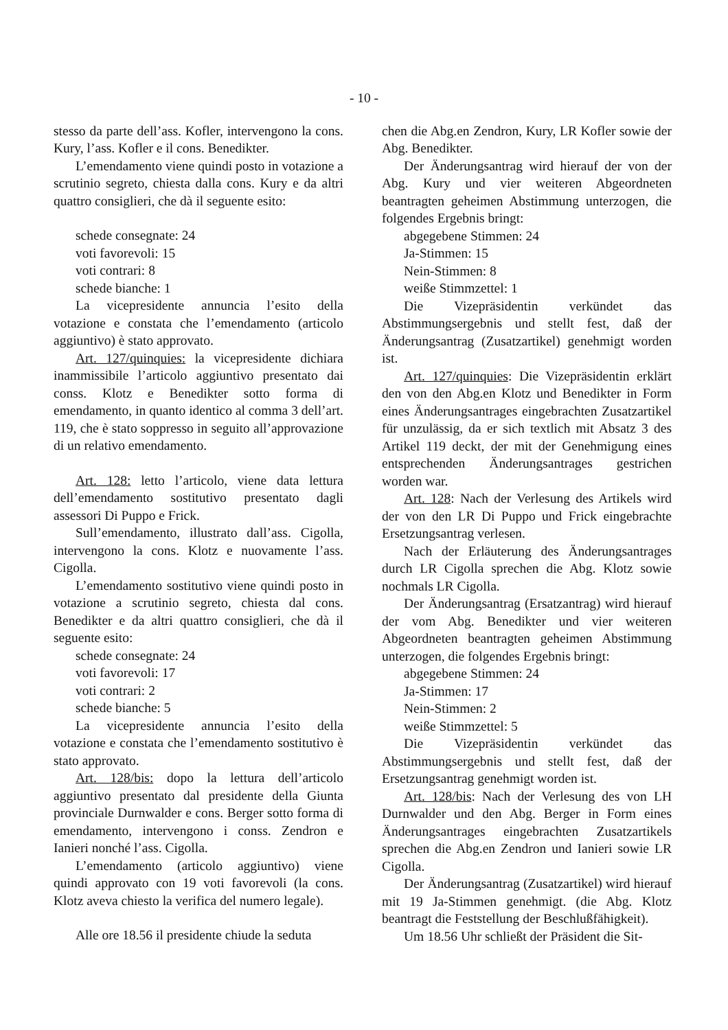- 10 -
stesso da parte dell’ass. Kofler, intervengono la cons. Kury, l’ass. Kofler e il cons. Benedikter.
L’emendamento viene quindi posto in votazione a scrutinio segreto, chiesta dalla cons. Kury e da altri quattro consiglieri, che dà il seguente esito:
schede consegnate: 24
voti favorevoli: 15
voti contrari: 8
schede bianche: 1
La vicepresidente annuncia l’esito della votazione e constata che l’emendamento (articolo aggiuntivo) è stato approvato.
Art. 127/quinquies: la vicepresidente dichiara inammissibile l’articolo aggiuntivo presentato dai conss. Klotz e Benedikter sotto forma di emendamento, in quanto identico al comma 3 dell’art. 119, che è stato soppresso in seguito all’approvazione di un relativo emendamento.
Art. 128: letto l’articolo, viene data lettura dell’emendamento sostitutivo presentato dagli assessori Di Puppo e Frick.
Sull’emendamento, illustrato dall’ass. Cigolla, intervengono la cons. Klotz e nuovamente l’ass. Cigolla.
L’emendamento sostitutivo viene quindi posto in votazione a scrutinio segreto, chiesta dal cons. Benedikter e da altri quattro consiglieri, che dà il seguente esito:
schede consegnate: 24
voti favorevoli: 17
voti contrari: 2
schede bianche: 5
La vicepresidente annuncia l’esito della votazione e constata che l’emendamento sostitutivo è stato approvato.
Art. 128/bis: dopo la lettura dell’articolo aggiuntivo presentato dal presidente della Giunta provinciale Durnwalder e cons. Berger sotto forma di emendamento, intervengono i conss. Zendron e Ianieri nonché l’ass. Cigolla.
L’emendamento (articolo aggiuntivo) viene quindi approvato con 19 voti favorevoli (la cons. Klotz aveva chiesto la verifica del numero legale).
Alle ore 18.56 il presidente chiude la seduta
chen die Abg.en Zendron, Kury, LR Kofler sowie der Abg. Benedikter.
Der Änderungsantrag wird hierauf der von der Abg. Kury und vier weiteren Abgeordneten beantragten geheimen Abstimmung unterzogen, die folgendes Ergebnis bringt:
abgegebene Stimmen: 24
Ja-Stimmen: 15
Nein-Stimmen: 8
weiße Stimmzettel: 1
Die Vizepräsidentin verkündet das Abstimmungsergebnis und stellt fest, daß der Änderungsantrag (Zusatzartikel) genehmigt worden ist.
Art. 127/quinquies: Die Vizepräsidentin erklärt den von den Abg.en Klotz und Benedikter in Form eines Änderungsantrages eingebrachten Zusatzartikel für unzulässig, da er sich textlich mit Absatz 3 des Artikel 119 deckt, der mit der Genehmigung eines entsprechenden Änderungsantrages gestrichen worden war.
Art. 128: Nach der Verlesung des Artikels wird der von den LR Di Puppo und Frick eingebrachte Ersetzungsantrag verlesen.
Nach der Erläuterung des Änderungsantrages durch LR Cigolla sprechen die Abg. Klotz sowie nochmals LR Cigolla.
Der Änderungsantrag (Ersatzantrag) wird hierauf der vom Abg. Benedikter und vier weiteren Abgeordneten beantragten geheimen Abstimmung unterzogen, die folgendes Ergebnis bringt:
abgegebene Stimmen: 24
Ja-Stimmen: 17
Nein-Stimmen: 2
weiße Stimmzettel: 5
Die Vizepräsidentin verkündet das Abstimmungsergebnis und stellt fest, daß der Ersetzungsantrag genehmigt worden ist.
Art. 128/bis: Nach der Verlesung des von LH Durnwalder und den Abg. Berger in Form eines Änderungsantrages eingebrachten Zusatzartikels sprechen die Abg.en Zendron und Ianieri sowie LR Cigolla.
Der Änderungsantrag (Zusatzartikel) wird hierauf mit 19 Ja-Stimmen genehmigt. (die Abg. Klotz beantragt die Feststellung der Beschlußfähigkeit).
Um 18.56 Uhr schließt der Präsident die Sit-